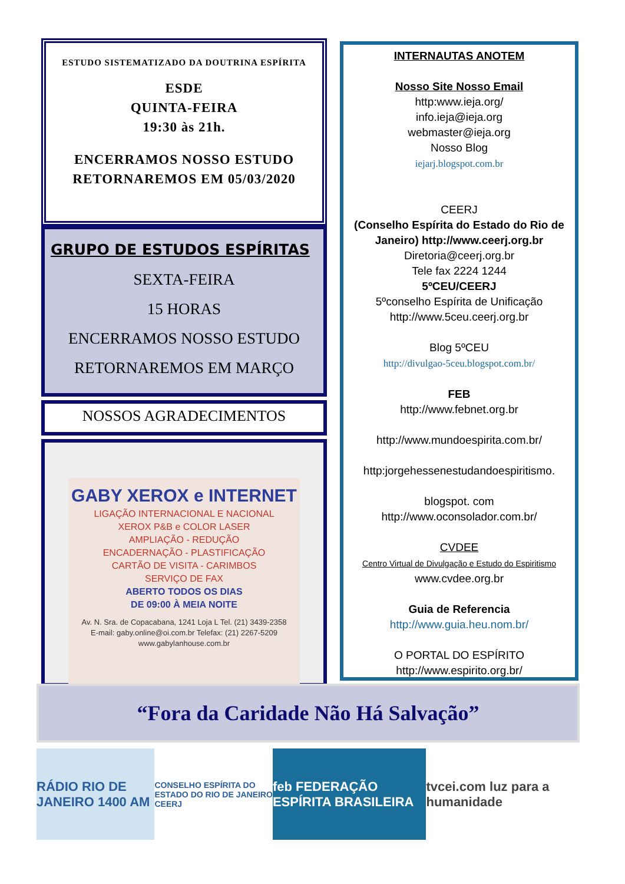ESTUDO SISTEMATIZADO DA DOUTRINA ESPÍRITA
ESDE
QUINTA-FEIRA
19:30 às 21h.
ENCERRAMOS NOSSO ESTUDO
RETORNAREMOS EM 05/03/2020
GRUPO DE ESTUDOS ESPÍRITAS
SEXTA-FEIRA
15 HORAS
ENCERRAMOS NOSSO ESTUDO
RETORNAREMOS EM MARÇO
NOSSOS AGRADECIMENTOS
GABY XEROX e INTERNET
LIGAÇÃO INTERNACIONAL E NACIONAL
XEROX P&B e COLOR LASER
AMPLIAÇÃO - REDUÇÃO
ENCADERNAÇÃO - PLASTIFICAÇÃO
CARTÃO DE VISITA - CARIMBOS
SERVIÇO DE FAX
ABERTO TODOS OS DIAS
DE 09:00 À MEIA NOITE
Av. N. Sra. de Copacabana, 1241 Loja L Tel. (21) 3439-2358
E-mail: gaby.online@oi.com.br Telefax: (21) 2267-5209
www.gabylanhouse.com.br
INTERNAUTAS ANOTEM
Nosso Site Nosso Email
http:www.ieja.org/
info.ieja@ieja.org
webmaster@ieja.org
Nosso Blog
iejarj.blogspot.com.br
CEERJ
(Conselho Espírita do Estado do Rio de Janeiro) http://www.ceerj.org.br
Diretoria@ceerj.org.br
Tele fax 2224 1244
5ºCEU/CEERJ
5ºconselho Espírita de Unificação
http://www.5ceu.ceerj.org.br
Blog 5ºCEU
http://divulgao-5ceu.blogspot.com.br/
FEB
http://www.febnet.org.br
http://www.mundoespirita.com.br/
http:jorgehessenestudandoespiritismo.
blogspot. com
http://www.oconsolador.com.br/
CVDEE
Centro Virtual de Divulgação e Estudo do Espiritismo
www.cvdee.org.br
Guia de Referencia
http://www.guia.heu.nom.br/
O PORTAL DO ESPÍRITO
http://www.espirito.org.br/
“Fora da Caridade Não Há Salvação”
RÁDIO RIO DE JANEIRO 1400 AM
CONSELHO ESPÍRITA DO ESTADO DO RIO DE JANEIRO CEERJ
feb FEDERAÇÃO ESPÍRITA BRASILEIRA
tvcei.com luz para a humanidade